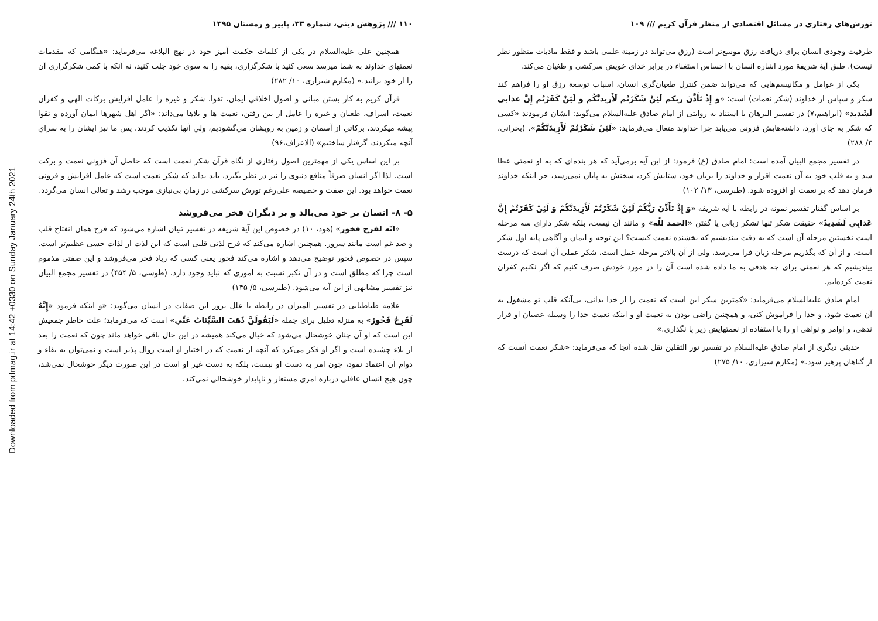Downloaded from pdmag.ir at 14:42 +0330 on Sunday January 24th 2021
۱۱۰ /// پژوهش دینی، شماره ۳۳، پاییز و زمستان ۱۳۹۵
همچنین علی علیه‌السلام در یکی از کلمات حکمت آمیز خود در نهج البلاغه می‌فرماید: «هنگامی که مقدمات نعمتهای خداوند به شما میرسد سعی کنید با شکرگزاری، بقیه را به سوی خود جلب کنید، نه آنکه با کمی شکرگزاری آن را از خود برانید.» (مکارم شیرازی، ۱۰/ ۲۸۲)
قرآن کریم به کار بستن مبانی و اصول اخلاقي ایمان، تقوا، شکر و غیره را عامل افزایش برکات الهي و کفران نعمت، اسراف، طغیان و غیره را عامل از بین رفتن، نعمت ها و بلاها می‌داند: «اگر اهل شهرها ایمان آورده و تقوا پیشه ميکردند، برکاتي از آسمان و زمین به رویشان مي‌گشودیم، ولي آنها تکذیب کردند. پس ما نیز ایشان را به سزاي آنچه ميکردند، گرفتار ساختیم» (الاعراف،۹۶)
بر این اساس یکی از مهمترین اصول رفتاری از نگاه قرآن شکر نعمت است که حاصل آن فزونی نعمت و برکت است. لذا اگر انسان صرفاً منافع دنیوی را نیز در نظر بگیرد، باید بداند که شکر نعمت است که عامل افزایش و فزونی نعمت خواهد بود. این صفت و خصیصه علی‌رغم تورش سرکشی در زمان بی‌نیازی موجب رشد و تعالی انسان می‌گردد.
۵- ۸- انسان بر خود می‌بالد و بر دیگران فخر می‌فروشد
«انّه لفرح فخور» (هود، ۱۰) در خصوص این آیة شریفه در تفسیر تبیان اشاره می‌شود که فرح همان انفتاح قلب و ضد غم است مانند سرور. همچنین اشاره می‌کند که فرح لذتی قلبی است که این لذت از لذات حسی عظیم‌تر است. سپس در خصوص فخور توضیح می‌دهد و اشاره می‌کند فخور یعنی کسی که زیاد فخر می‌فروشد و این صفتی مذموم است چرا که مطلق است و در آن تکبر نسبت به اموری که نباید وجود دارد. (طوسی، ۵/ ۴۵۴) در تفسیر مجمع البیان نیز تفسیر مشابهی از این آیه می‌شود. (طبرسی، ۵/ ۱۴۵)
علامه طباطبایی در تفسیر المیزان در رابطه با علل بروز این صفات در انسان می‌گوید: «و اینکه فرمود «إِنَّهُ لَفَرِحٌ فَخُورٌ» به منزله تعلیل برای جمله «لَيَقُولَنَّ ذَهَبَ السَّيِّئاتُ عَنِّي» است که می‌فرماید؛ علت خاطر جمعیش این است که او آن چنان خوشحال می‌شود که خیال می‌کند همیشه در این حال باقی خواهد ماند چون که نعمت را بعد از بلاء چشیده است و اگر او فکر می‌کرد که آنچه از نعمت که در اختیار او است زوال پذیر است و نمی‌توان به بقاء و دوام آن اعتماد نمود، چون امر به دست او نیست، بلکه به دست غیر او است در این صورت دیگر خوشحال نمی‌شد، چون هیچ انسان عاقلی درباره امری مستعار و ناپایدار خوشحالی نمی‌کند.
تورش‌های رفتاری در مسائل اقتصادی از منظر قرآن کریم /// ۱۰۹
ظرفیت وجودی انسان برای دریافت رزق موسع‌تر است (رزق می‌تواند در زمینة علمی باشد و فقط مادیات منظور نظر نیست). طبق آیة شریفة مورد اشاره انسان با احساس استغناء در برابر خدای خویش سرکشی و طغیان می‌کند.
یکی از عوامل و مکانیسم‌هایی که می‌تواند ضمن کنترل طغیان‌گری انسان، اسباب توسعة رزق او را فراهم کند شکر و سپاس از خداوند (شکر نعمات) است؛ «و إِذْ تَأَذَّنَ ربكم لَئِنْ شَكَرْتُم لَأَزيدنَّكُم و لَئِنْ كَفَرْتُم إِنَّ عذابى لَشَديد» (ابراهیم،۷) در تفسیر البرهان با استناد به روایتی از امام صادق علیه‌السلام می‌گوید: ایشان فرمودند «کسی که شکر به جای آورد، داشته‌هایش فزونی می‌یابد چرا خداوند متعال می‌فرماید: «لَئِنْ شَكَرْتُمْ لَأَزِيدَنَّكُمْ». (بحرانی، ۳/ ۲۸۸)
در تفسیر مجمع البیان آمده است: امام صادق (ع) فرمود: از این آیه برمی‌آید که هر بنده‌ای که به او نعمتی عطا شد و به قلب خود به آن نعمت اقرار و خداوند را بزبان خود، ستایش کرد، سخنش به پایان نمی‌رسد، جز اینکه خداوند فرمان دهد که بر نعمت او افزوده شود. (طبرسی، ۱۳/ ۱۰۲)
بر اساس گفتار تفسیر نمونه در رابطه با آیه شریفه «وَ إِذْ تَأَذَّنَ رَبُّكُمْ لَئِنْ شَكَرْتُمْ لَأَزِيدَنَّكُمْ وَ لَئِنْ كَفَرْتُمْ إِنَّ عَذابِي لَشَدِيدٌ» حقیقت شکر تنها تشکر زبانی یا گفتن «الحمد للّه» و مانند آن نیست، بلکه شکر دارای سه مرحله است نخستین مرحله آن است که به دقت بیندیشیم که بخشنده نعمت کیست؟ این توجه و ایمان و آگاهی پایه اول شکر است، و از آن که بگذریم مرحله زبان فرا می‌رسد، ولی از آن بالاتر مرحله عمل است، شکر عملی آن است که درست بیندیشیم که هر نعمتی برای چه هدفی به ما داده شده است آن را در مورد خودش صرف کنیم که اگر نکنیم کفران نعمت کرده‌ایم.
امام صادق علیه‌السلام می‌فرماید: «کمترین شکر این است که نعمت را از خدا بدانی، بی‌آنکه قلب تو مشغول به آن نعمت شود، و خدا را فراموش کنی، و همچنین راضی بودن به نعمت او و اینکه نعمت خدا را وسیله عصیان او قرار ندهی، و اوامر و نواهی او را با استفاده از نعمتهایش زیر پا نگذاری.»
حدیثی دیگری از امام صادق علیه‌السلام در تفسیر نور الثقلین نقل شده آنجا که می‌فرماید: «شکر نعمت آنست که از گناهان پرهیز شود.» (مکارم شیرازی، ۱۰/ ۲۷۵)